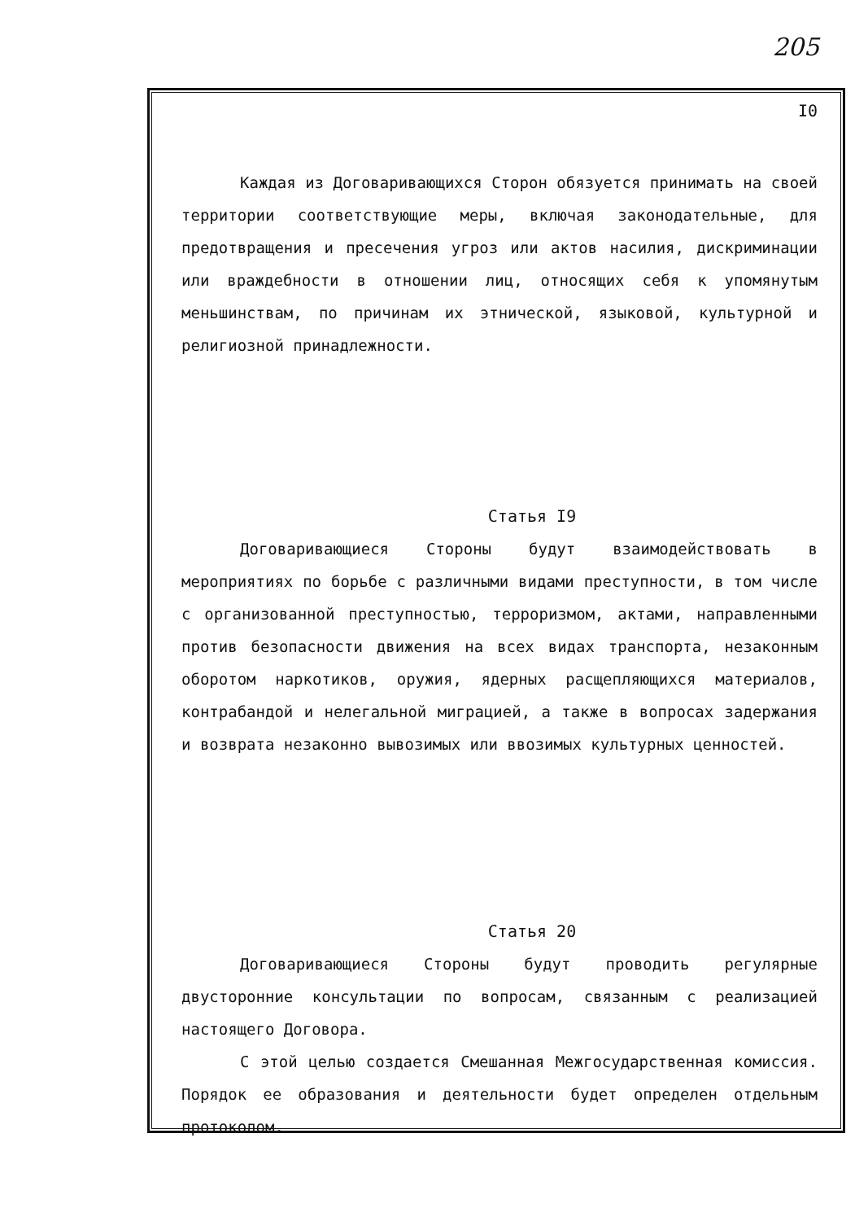205
I0
Каждая из Договаривающихся Сторон обязуется принимать на своей территории соответствующие меры, включая законодательные, для предотвращения и пресечения угроз или актов насилия, дискриминации или враждебности в отношении лиц, относящих себя к упомянутым меньшинствам, по причинам их этнической, языковой, культурной и религиозной принадлежности.
Статья I9
Договаривающиеся Стороны будут взаимодействовать в мероприятиях по борьбе с различными видами преступности, в том числе с организованной преступностью, терроризмом, актами, направленными против безопасности движения на всех видах транспорта, незаконным оборотом наркотиков, оружия, ядерных расщепляющихся материалов, контрабандой и нелегальной миграцией, а также в вопросах задержания и возврата незаконно вывозимых или ввозимых культурных ценностей.
Статья 20
Договаривающиеся Стороны будут проводить регулярные двусторонние консультации по вопросам, связанным с реализацией настоящего Договора.
С этой целью создается Смешанная Межгосударственная комиссия. Порядок ее образования и деятельности будет определен отдельным протоколом.